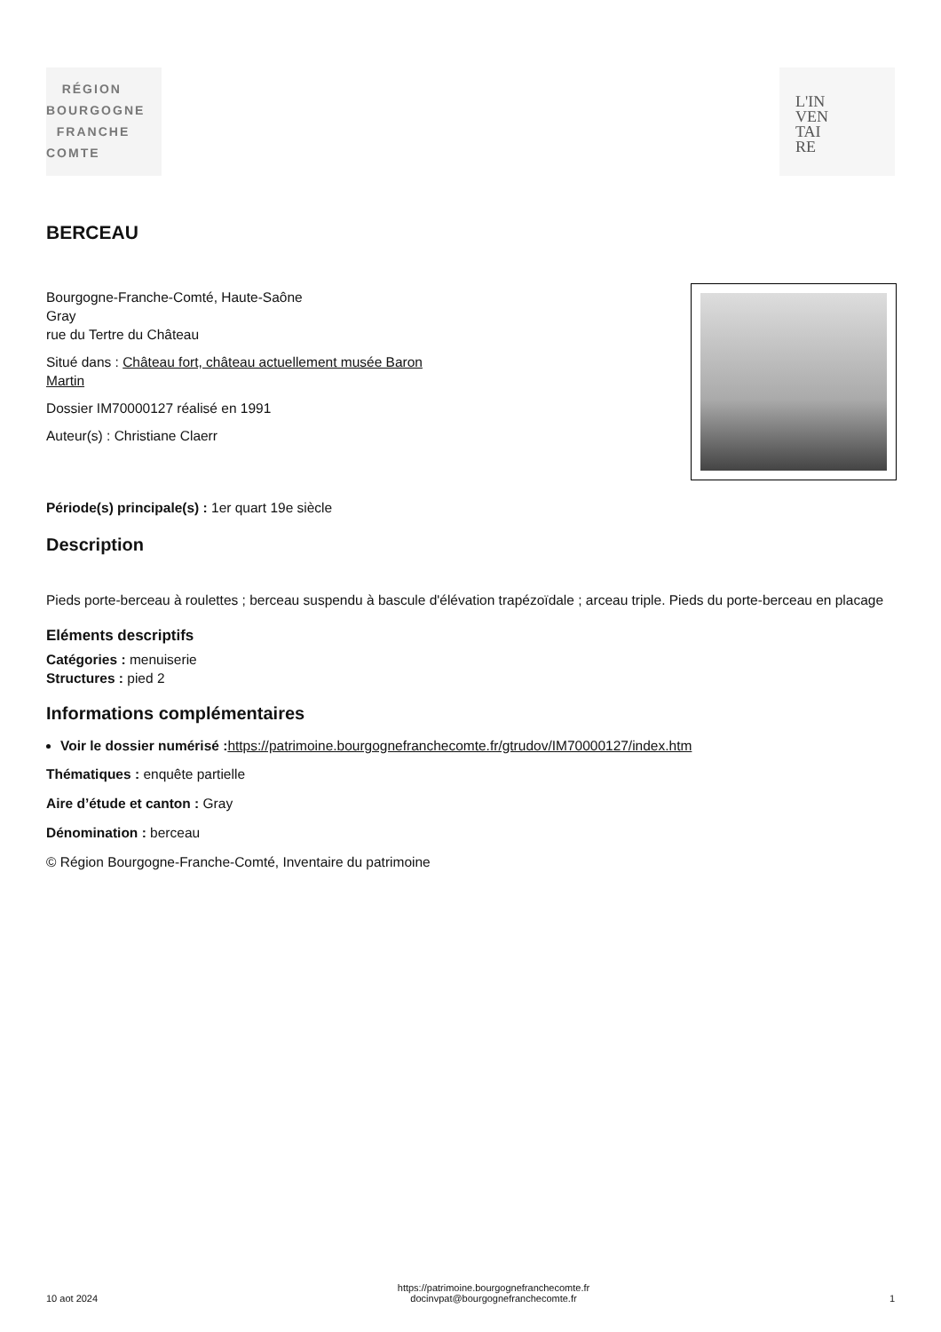RÉGION
BOURGOGNE
FRANCHE
COMTE
L'IN
VEN
TAI
RE
BERCEAU
Bourgogne-Franche-Comté, Haute-Saône
Gray
rue du Tertre du Château
Situé dans : Château fort, château actuellement musée Baron
Martin
Dossier IM70000127 réalisé en 1991
Auteur(s) : Christiane Claerr
Période(s) principale(s) : 1er quart 19e siècle
Description
Pieds porte-berceau à roulettes ; berceau suspendu à bascule d'élévation trapézoïdale ; arceau triple. Pieds du porte-berceau en placage
Eléments descriptifs
Catégories : menuiserie
Structures : pied 2
Informations complémentaires
Voir le dossier numérisé : https://patrimoine.bourgognefranchecomte.fr/gtrudov/IM70000127/index.htm
Thématiques : enquête partielle
Aire d’étude et canton : Gray
Dénomination : berceau
© Région Bourgogne-Franche-Comté, Inventaire du patrimoine
10 aot 2024 https://patrimoine.bourgognefranchecomte.fr
docinvpat@bourgognefranchecomte.fr 1